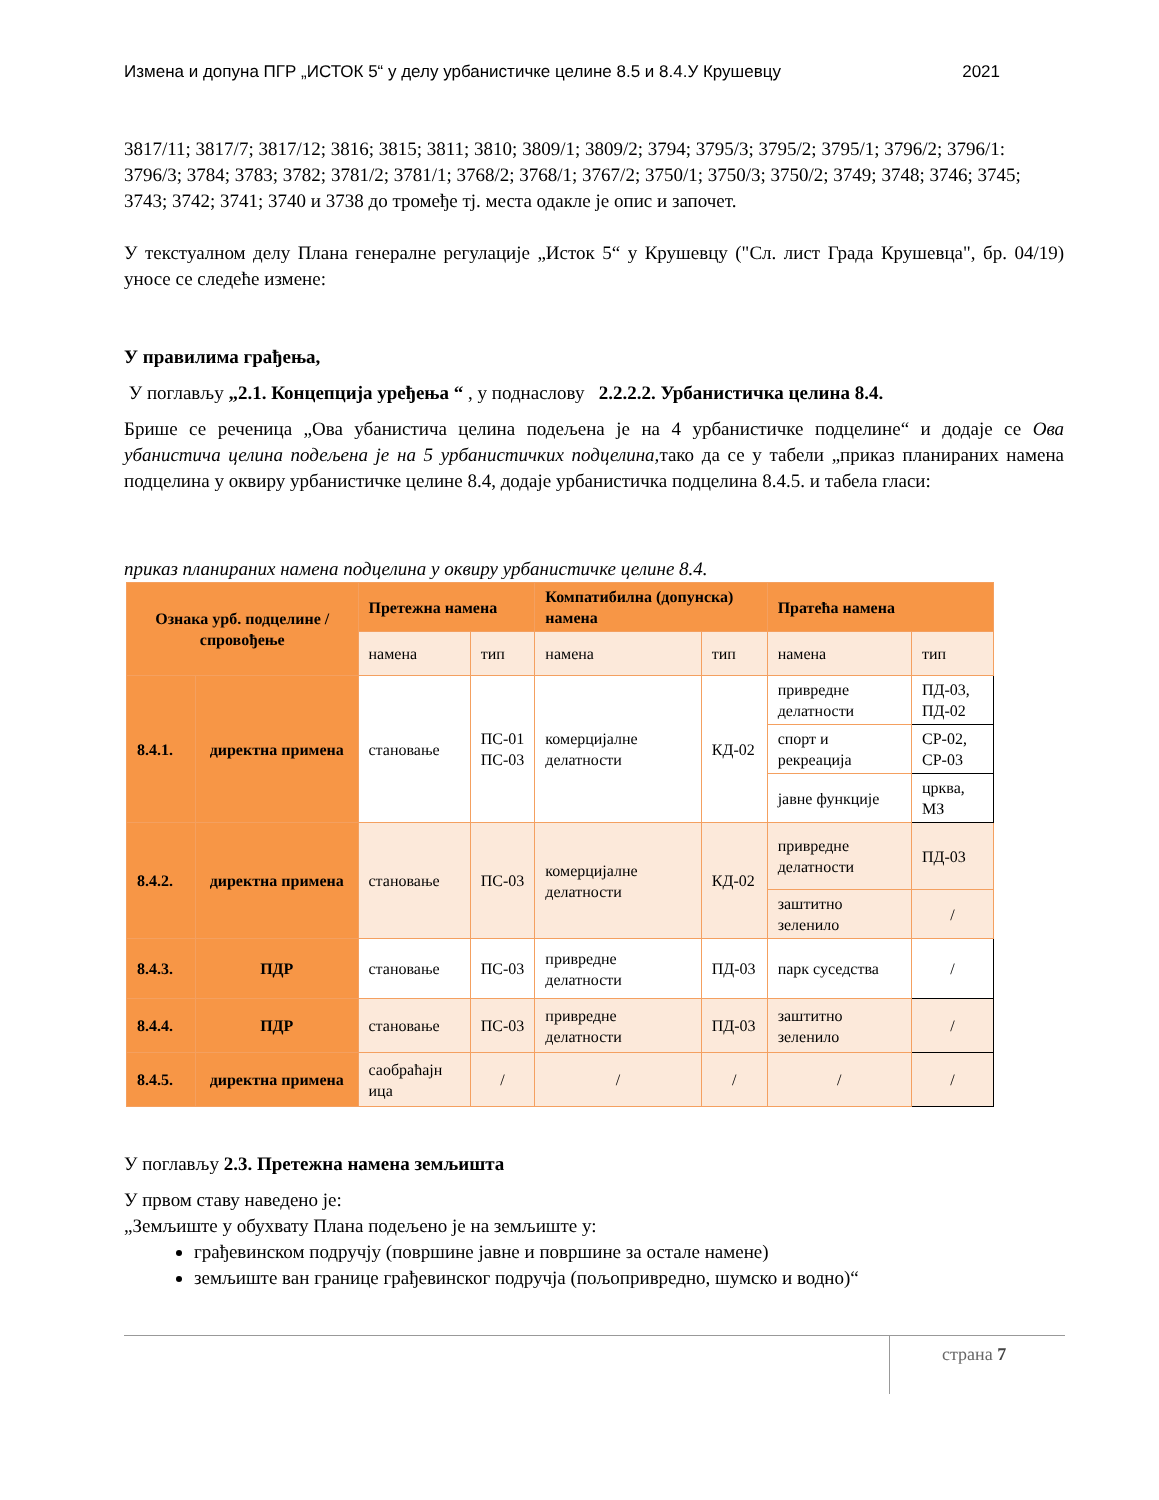Измена и допуна ПГР „ИСТОК 5“ у делу урбанистичке целине 8.5 и 8.4.У Крушевцу 2021
3817/11; 3817/7; 3817/12; 3816; 3815; 3811; 3810; 3809/1; 3809/2; 3794; 3795/3; 3795/2; 3795/1; 3796/2; 3796/1: 3796/3; 3784; 3783; 3782; 3781/2; 3781/1; 3768/2; 3768/1; 3767/2; 3750/1; 3750/3; 3750/2; 3749; 3748; 3746; 3745; 3743; 3742; 3741; 3740 и 3738 до тромеђе тј. места одакле је опис и започет.
У текстуалном делу Плана генералне регулације „Исток 5“ у Крушевцу ("Сл. лист Града Крушевца", бр. 04/19) уносе се следеће измене:
У правилима грађења,
У поглављу „2.1. Концепција уређења “ , у поднаслову 2.2.2.2. Урбанистичка целина 8.4.
Брише се реченица „Ова убанистича целина подељена је на 4 урбанистичке подцелине“ и додаје се Ова убанистича целина подељена је на 5 урбанистичких подцелина, тако да се у табели „приказ планираних намена подцелина у оквиру урбанистичке целине 8.4, додаје урбанистичка подцелина 8.4.5. и табела гласи:
приказ планираних намена подцелина у оквиру урбанистичке целине 8.4.
| Ознака урб. подцелине / спровођење | | Претежна намена | | Компатибилна (допунска) намена | | Пратећа намена | |
| --- | --- | --- | --- | --- | --- | --- | --- |
| | | намена | тип | намена | тип | намена | тип |
| 8.4.1. | директна примена | становање | ПС-01 ПС-03 | комерцијалне делатности | КД-02 | привредне делатности | ПД-03, ПД-02 |
| | | | | | | спорт и рекреација | СР-02, СР-03 |
| | | | | | | јавне функције | црква, МЗ |
| 8.4.2. | директна примена | становање | ПС-03 | комерцијалне делатности | КД-02 | привредне делатности | ПД-03 |
| | | | | | | заштитно зеленило | / |
| 8.4.3. | ПДР | становање | ПС-03 | привредне делатности | ПД-03 | парк суседства | / |
| 8.4.4. | ПДР | становање | ПС-03 | привредне делатности | ПД-03 | заштитно зеленило | / |
| 8.4.5. | директна примена | саобраћајн ица | / | / | / | / | / |
У поглављу 2.3. Претежна намена земљишта
У првом ставу наведено је:
„Земљиште у обухвату Плана подељено је на земљиште у:
грађевинском подручју (површине јавне и површине за остале намене)
земљиште ван границе грађевинског подручја (пољопривредно, шумско и водно)“
страна 7